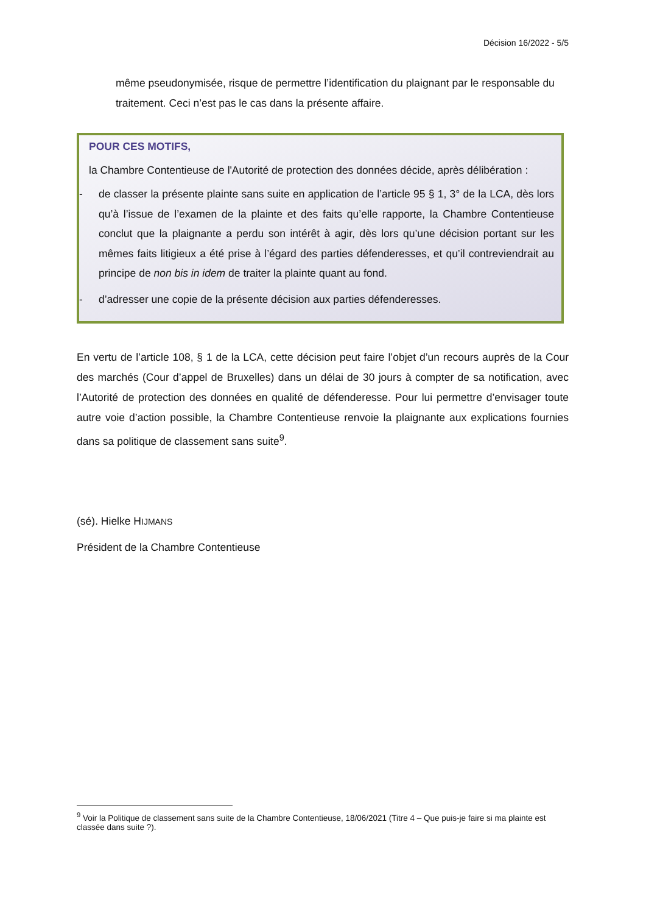Décision 16/2022 - 5/5
même pseudonymisée, risque de permettre l’identification du plaignant par le responsable du traitement. Ceci n’est pas le cas dans la présente affaire.
POUR CES MOTIFS,
la Chambre Contentieuse de l'Autorité de protection des données décide, après délibération :
- de classer la présente plainte sans suite en application de l’article 95 § 1, 3° de la LCA, dès lors qu’à l’issue de l’examen de la plainte et des faits qu’elle rapporte, la Chambre Contentieuse conclut que la plaignante a perdu son intérêt à agir, dès lors qu’une décision portant sur les mêmes faits litigieux a été prise à l’égard des parties défenderesses, et qu’il contreviendrait au principe de non bis in idem de traiter la plainte quant au fond.
- d’adresser une copie de la présente décision aux parties défenderesses.
En vertu de l’article 108, § 1 de la LCA, cette décision peut faire l’objet d’un recours auprès de la Cour des marchés (Cour d’appel de Bruxelles) dans un délai de 30 jours à compter de sa notification, avec l’Autorité de protection des données en qualité de défenderesse. Pour lui permettre d’envisager toute autre voie d’action possible, la Chambre Contentieuse renvoie la plaignante aux explications fournies dans sa politique de classement sans suite<sup>9</sup>.
(sé). Hielke HIJMANS
Président de la Chambre Contentieuse
<sup>9</sup> Voir la Politique de classement sans suite de la Chambre Contentieuse, 18/06/2021 (Titre 4 – Que puis-je faire si ma plainte est classée dans suite ?).